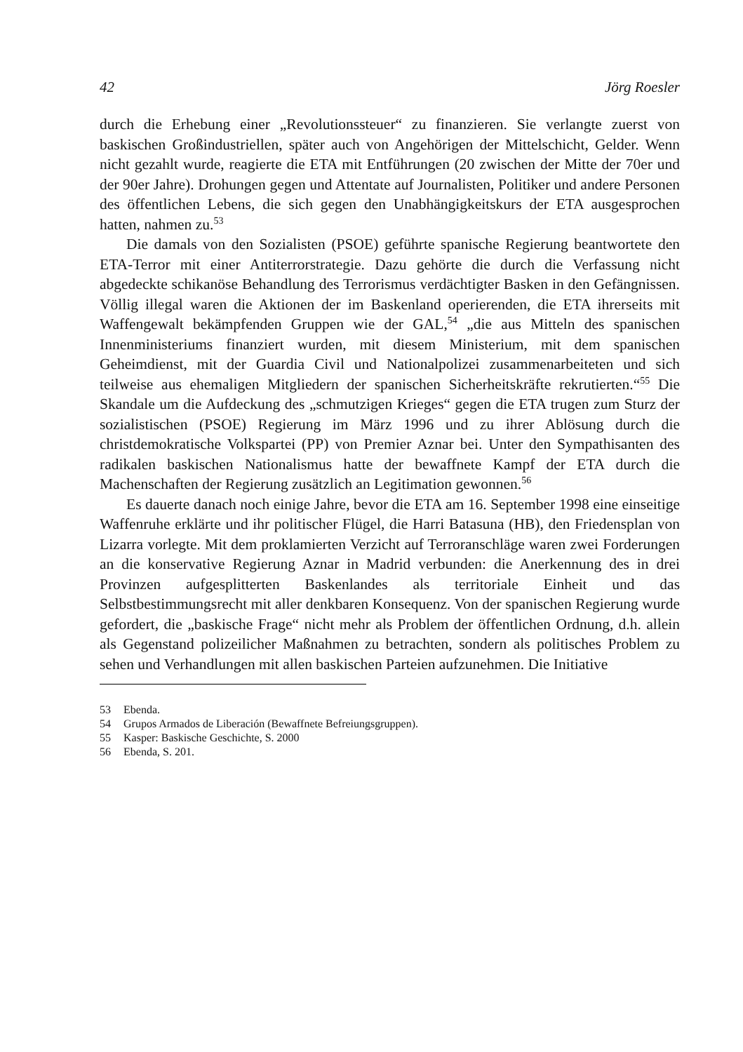42 Jörg Roesler
durch die Erhebung einer „Revolutionssteuer“ zu finanzieren. Sie verlangte zuerst von baskischen Großindustriellen, später auch von Angehörigen der Mittelschicht, Gelder. Wenn nicht gezahlt wurde, reagierte die ETA mit Entführungen (20 zwischen der Mitte der 70er und der 90er Jahre). Drohungen gegen und Attentate auf Journalisten, Politiker und andere Personen des öffentlichen Lebens, die sich gegen den Unabhängigkeitskurs der ETA ausgesprochen hatten, nahmen zu.<sup>53</sup>
Die damals von den Sozialisten (PSOE) geführte spanische Regierung beantwortete den ETA-Terror mit einer Antiterrorstrategie. Dazu gehörte die durch die Verfassung nicht abgedeckte schikanöse Behandlung des Terrorismus verdächtigter Basken in den Gefängnissen. Völlig illegal waren die Aktionen der im Baskenland operierenden, die ETA ihrerseits mit Waffengewalt bekämpfenden Gruppen wie der GAL,<sup>54</sup> „die aus Mitteln des spanischen Innenministeriums finanziert wurden, mit diesem Ministerium, mit dem spanischen Geheimdienst, mit der Guardia Civil und Nationalpolizei zusammenarbeiteten und sich teilweise aus ehemaligen Mitgliedern der spanischen Sicherheitskräfte rekrutierten.“<sup>55</sup> Die Skandale um die Aufdeckung des „schmutzigen Krieges“ gegen die ETA trugen zum Sturz der sozialistischen (PSOE) Regierung im März 1996 und zu ihrer Ablösung durch die christdemokratische Volkspartei (PP) von Premier Aznar bei. Unter den Sympathisanten des radikalen baskischen Nationalismus hatte der bewaffnete Kampf der ETA durch die Machenschaften der Regierung zusätzlich an Legitimation gewonnen.<sup>56</sup>
Es dauerte danach noch einige Jahre, bevor die ETA am 16. September 1998 eine einseitige Waffenruhe erklärte und ihr politischer Flügel, die Harri Batasuna (HB), den Friedensplan von Lizarra vorlegte. Mit dem proklamierten Verzicht auf Terroranschläge waren zwei Forderungen an die konservative Regierung Aznar in Madrid verbunden: die Anerkennung des in drei Provinzen aufgesplitterten Baskenlandes als territoriale Einheit und das Selbstbestimmungsrecht mit aller denkbaren Konsequenz. Von der spanischen Regierung wurde gefordert, die „baskische Frage“ nicht mehr als Problem der öffentlichen Ordnung, d.h. allein als Gegenstand polizeilicher Maßnahmen zu betrachten, sondern als politisches Problem zu sehen und Verhandlungen mit allen baskischen Parteien aufzunehmen. Die Initiative
53 Ebenda.
54 Grupos Armados de Liberación (Bewaffnete Befreiungsgruppen).
55 Kasper: Baskische Geschichte, S. 2000
56 Ebenda, S. 201.